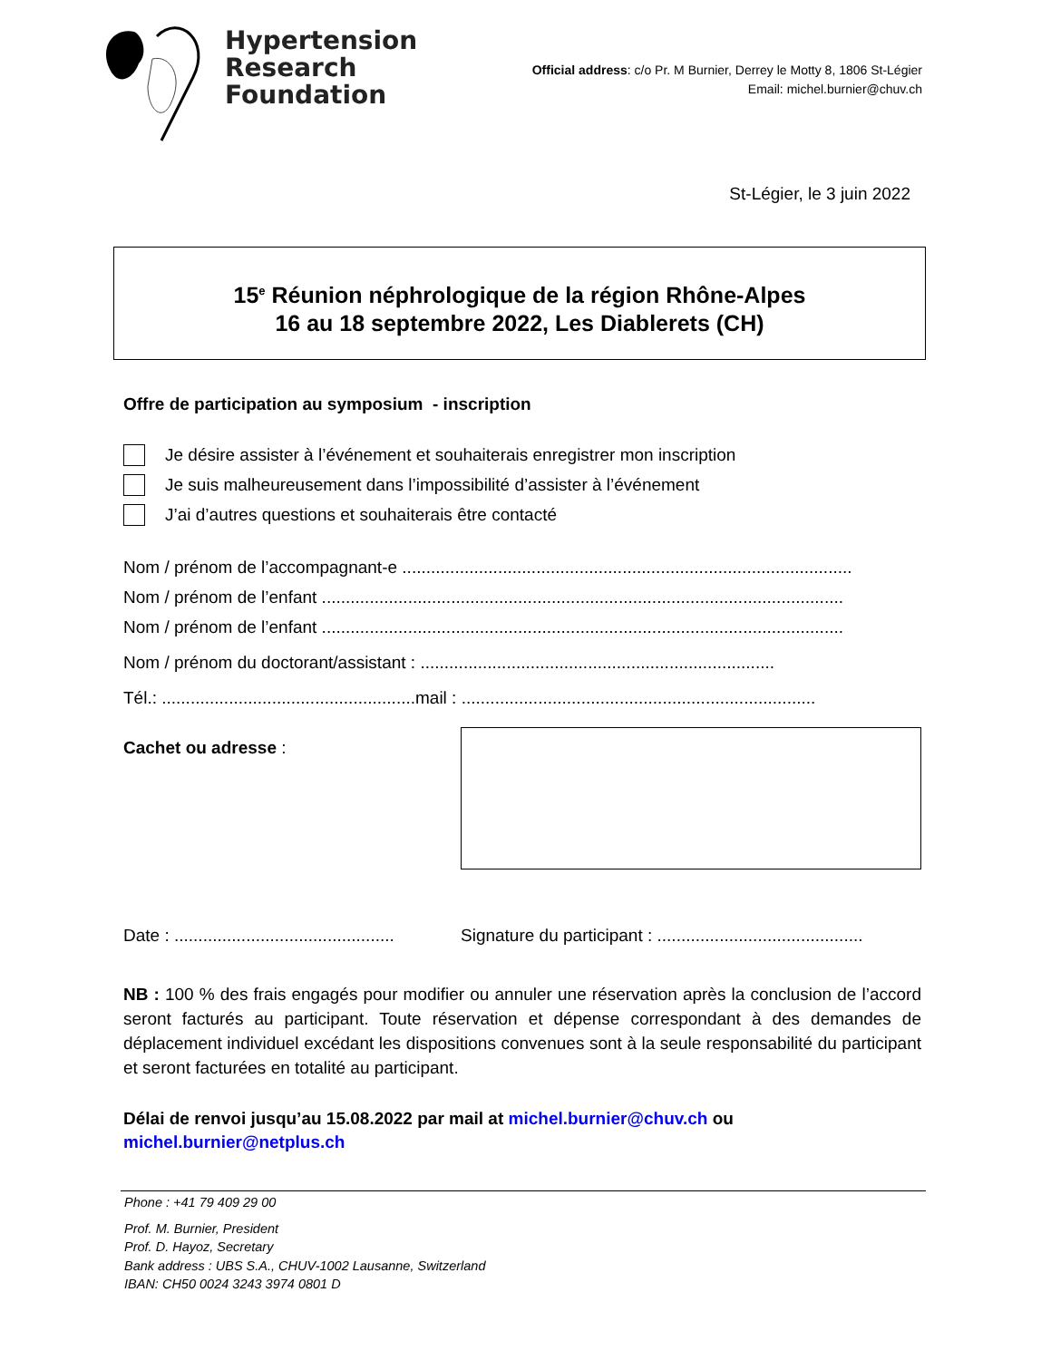Hypertension
Research
Foundation
Official address: c/o Pr. M Burnier, Derrey le Motty 8, 1806 St-Légier
Email: michel.burnier@chuv.ch
St-Légier, le 3 juin 2022
15<sup>e</sup> Réunion néphrologique de la région Rhône-Alpes
16 au 18 septembre 2022, Les Diablerets (CH)
Offre de participation au symposium - inscription
Je désire assister à l’événement et souhaiterais enregistrer mon inscription
Je suis malheureusement dans l’impossibilité d’assister à l’événement
J’ai d’autres questions et souhaiterais être contacté
Nom / prénom de l’accompagnant-e ..............................................................................................
Nom / prénom de l’enfant .............................................................................................................
Nom / prénom de l’enfant .............................................................................................................
Nom / prénom du doctorant/assistant : ..........................................................................
Tél.: .....................................................mail : ..........................................................................
Cachet ou adresse :
Date : ..............................................
Signature du participant : ...........................................
NB : 100 % des frais engagés pour modifier ou annuler une réservation après la conclusion de l’accord seront facturés au participant. Toute réservation et dépense correspondant à des demandes de déplacement individuel excédant les dispositions convenues sont à la seule responsabilité du participant et seront facturées en totalité au participant.
Délai de renvoi jusqu’au 15.08.2022 par mail at michel.burnier@chuv.ch ou
michel.burnier@netplus.ch
Phone : +41 79 409 29 00
Prof. M. Burnier, President
Prof. D. Hayoz, Secretary
Bank address : UBS S.A., CHUV-1002 Lausanne, Switzerland
IBAN: CH50 0024 3243 3974 0801 D